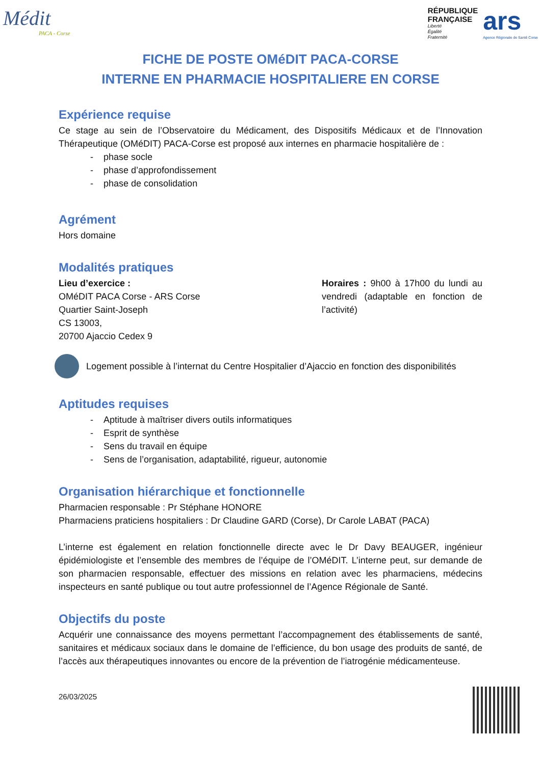Médit
PACA - Corse
RÉPUBLIQUE
FRANÇAISE
Liberté
Égalité
Fraternité
ars
Agence Régionale de Santé Corse
FICHE DE POSTE OMéDIT PACA-CORSE
INTERNE EN PHARMACIE HOSPITALIERE EN CORSE
Expérience requise
Ce stage au sein de l’Observatoire du Médicament, des Dispositifs Médicaux et de l’Innovation Thérapeutique (OMéDIT) PACA-Corse est proposé aux internes en pharmacie hospitalière de :
- phase socle
- phase d’approfondissement
- phase de consolidation
Agrément
Hors domaine
Modalités pratiques
Lieu d’exercice :
OMéDIT PACA Corse - ARS Corse
Quartier Saint-Joseph
CS 13003,
20700 Ajaccio Cedex 9
Horaires : 9h00 à 17h00 du lundi au vendredi (adaptable en fonction de l’activité)
Logement possible à l’internat du Centre Hospitalier d’Ajaccio en fonction des disponibilités
Aptitudes requises
- Aptitude à maîtriser divers outils informatiques
- Esprit de synthèse
- Sens du travail en équipe
- Sens de l’organisation, adaptabilité, rigueur, autonomie
Organisation hiérarchique et fonctionnelle
Pharmacien responsable : Pr Stéphane HONORE
Pharmaciens praticiens hospitaliers : Dr Claudine GARD (Corse), Dr Carole LABAT (PACA)
L’interne est également en relation fonctionnelle directe avec le Dr Davy BEAUGER, ingénieur épidémiologiste et l’ensemble des membres de l’équipe de l’OMéDIT. L’interne peut, sur demande de son pharmacien responsable, effectuer des missions en relation avec les pharmaciens, médecins inspecteurs en santé publique ou tout autre professionnel de l’Agence Régionale de Santé.
Objectifs du poste
Acquérir une connaissance des moyens permettant l’accompagnement des établissements de santé, sanitaires et médicaux sociaux dans le domaine de l’efficience, du bon usage des produits de santé, de l’accès aux thérapeutiques innovantes ou encore de la prévention de l’iatrogénie médicamenteuse.
26/03/2025